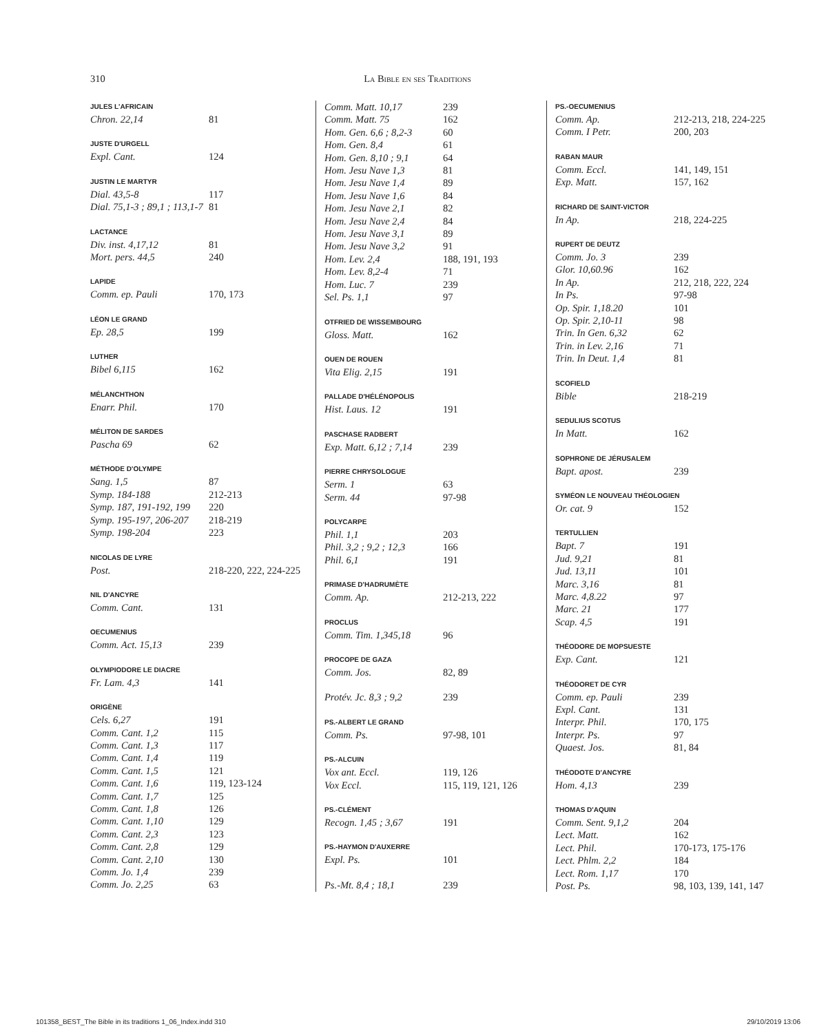310 La Bible en ses Traditions
JULES L'AFRICAIN
Chron. 22,14 81
JUSTE D'URGELL
Expl. Cant. 124
JUSTIN LE MARTYR
Dial. 43,5-8 117
Dial. 75,1-3 ; 89,1 ; 113,1-7 81
LACTANCE
Div. inst. 4,17,12 81
Mort. pers. 44,5 240
LAPIDE
Comm. ep. Pauli 170, 173
LÉON LE GRAND
Ep. 28,5 199
LUTHER
Bibel 6,115 162
MÉLANCHTHON
Enarr. Phil. 170
MÉLITON DE SARDES
Pascha 69 62
MÉTHODE D'OLYMPE
Sang. 1,5 87
Symp. 184-188 212-213
Symp. 187, 191-192, 199 220
Symp. 195-197, 206-207 218-219
Symp. 198-204 223
NICOLAS DE LYRE
Post. 218-220, 222, 224-225
NIL D'ANCYRE
Comm. Cant. 131
OECUMENIUS
Comm. Act. 15,13 239
OLYMPIODORE LE DIACRE
Fr. Lam. 4,3 141
ORIGÈNE
Cels. 6,27 191
Comm. Cant. 1,2 115
Comm. Cant. 1,3 117
Comm. Cant. 1,4 119
Comm. Cant. 1,5 121
Comm. Cant. 1,6 119, 123-124
Comm. Cant. 1,7 125
Comm. Cant. 1,8 126
Comm. Cant. 1,10 129
Comm. Cant. 2,3 123
Comm. Cant. 2,8 129
Comm. Cant. 2,10 130
Comm. Jo. 1,4 239
Comm. Jo. 2,25 63
Comm. Matt. 10,17 239
Comm. Matt. 75 162
Hom. Gen. 6,6 ; 8,2-3 60
Hom. Gen. 8,4 61
Hom. Gen. 8,10 ; 9,1 64
Hom. Jesu Nave 1,3 81
Hom. Jesu Nave 1,4 89
Hom. Jesu Nave 1,6 84
Hom. Jesu Nave 2,1 82
Hom. Jesu Nave 2,4 84
Hom. Jesu Nave 3,1 89
Hom. Jesu Nave 3,2 91
Hom. Lev. 2,4 188, 191, 193
Hom. Lev. 8,2-4 71
Hom. Luc. 7 239
Sel. Ps. 1,1 97
OTFRIED DE WISSEMBOURG
Gloss. Matt. 162
OUEN DE ROUEN
Vita Elig. 2,15 191
PALLADE D'HÉLÉNOPOLIS
Hist. Laus. 12 191
PASCHASE RADBERT
Exp. Matt. 6,12 ; 7,14 239
PIERRE CHRYSOLOGUE
Serm. 1 63
Serm. 44 97-98
POLYCARPE
Phil. 1,1 203
Phil. 3,2 ; 9,2 ; 12,3 166
Phil. 6,1 191
PRIMASE D'HADRUMÈTE
Comm. Ap. 212-213, 222
PROCLUS
Comm. Tim. 1,345,18 96
PROCOPE DE GAZA
Comm. Jos. 82, 89
Protév. Jc. 8,3 ; 9,2 239
PS.-ALBERT LE GRAND
Comm. Ps. 97-98, 101
PS.-ALCUIN
Vox ant. Eccl. 119, 126
Vox Eccl. 115, 119, 121, 126
PS.-CLÉMENT
Recogn. 1,45 ; 3,67 191
PS.-HAYMON D'AUXERRE
Expl. Ps. 101
Ps.-Mt. 8,4 ; 18,1 239
PS.-OECUMENIUS
Comm. Ap. 212-213, 218, 224-225
Comm. I Petr. 200, 203
RABAN MAUR
Comm. Eccl. 141, 149, 151
Exp. Matt. 157, 162
RICHARD DE SAINT-VICTOR
In Ap. 218, 224-225
RUPERT DE DEUTZ
Comm. Jo. 3 239
Glor. 10,60.96 162
In Ap. 212, 218, 222, 224
In Ps. 97-98
Op. Spir. 1,18.20 101
Op. Spir. 2,10-11 98
Trin. In Gen. 6,32 62
Trin. in Lev. 2,16 71
Trin. In Deut. 1,4 81
SCOFIELD
Bible 218-219
SEDULIUS SCOTUS
In Matt. 162
SOPHRONE DE JÉRUSALEM
Bapt. apost. 239
SYMÉON LE NOUVEAU THÉOLOGIEN
Or. cat. 9 152
TERTULLIEN
Bapt. 7 191
Jud. 9,21 81
Jud. 13,11 101
Marc. 3,16 81
Marc. 4,8.22 97
Marc. 21 177
Scap. 4,5 191
THÉODORE DE MOPSUESTE
Exp. Cant. 121
THÉODORET DE CYR
Comm. ep. Pauli 239
Expl. Cant. 131
Interpr. Phil. 170, 175
Interpr. Ps. 97
Quaest. Jos. 81, 84
THÉODOTE D'ANCYRE
Hom. 4,13 239
THOMAS D'AQUIN
Comm. Sent. 9,1,2 204
Lect. Matt. 162
Lect. Phil. 170-173, 175-176
Lect. Phlm. 2,2 184
Lect. Rom. 1,17 170
Post. Ps. 98, 103, 139, 141, 147
101358_BEST_The Bible in its traditions 1_06_Index.indd 310 29/10/2019 13:06